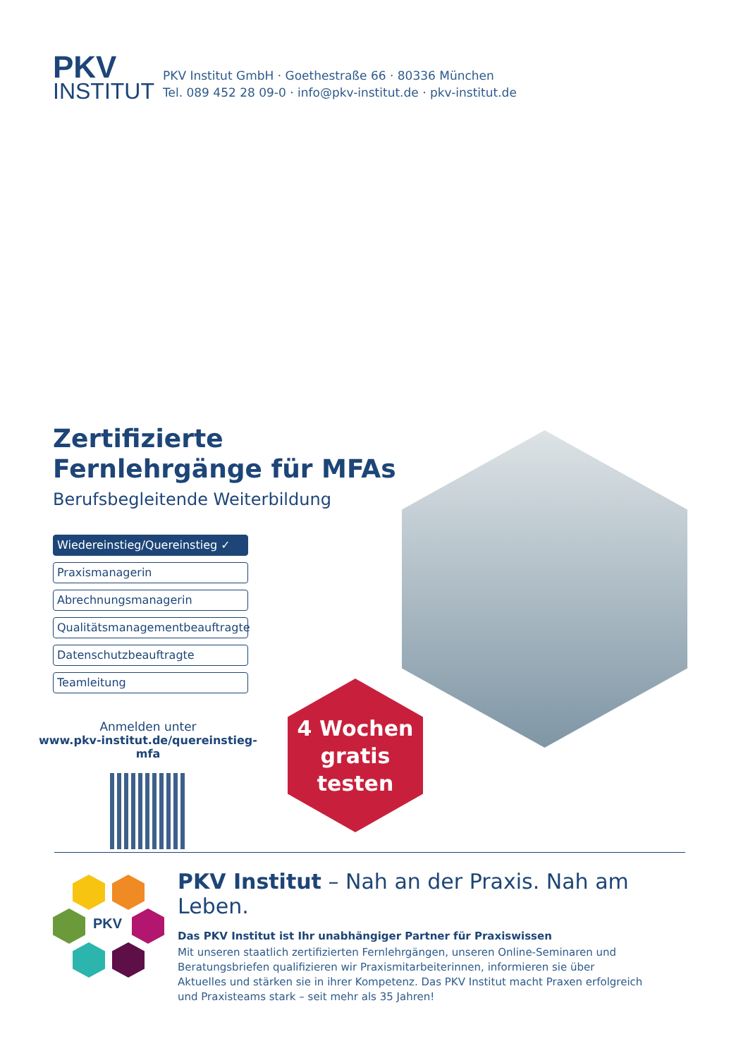PKV
INSTITUT
PKV Institut GmbH · Goethestraße 66 · 80336 München
Tel. 089 452 28 09-0 · info@pkv-institut.de · pkv-institut.de
Zertifizierte Fernlehrgänge für MFAs
Berufsbegleitende Weiterbildung
Wiedereinstieg/Quereinstieg ✓
Praxismanagerin
Abrechnungsmanagerin
Qualitätsmanagementbeauftragte
Datenschutzbeauftragte
Teamleitung
Anmelden unter
www.pkv-institut.de/quereinstieg-mfa
4 Wochen
gratis
testen
PKV
PKV Institut – Nah an der Praxis. Nah am Leben.
Das PKV Institut ist Ihr unabhängiger Partner für Praxiswissen
Mit unseren staatlich zertifizierten Fernlehrgängen, unseren Online-Seminaren und Beratungsbriefen qualifizieren wir Praxismitarbeiterinnen, informieren sie über Aktuelles und stärken sie in ihrer Kompetenz. Das PKV Institut macht Praxen erfolgreich und Praxisteams stark – seit mehr als 35 Jahren!